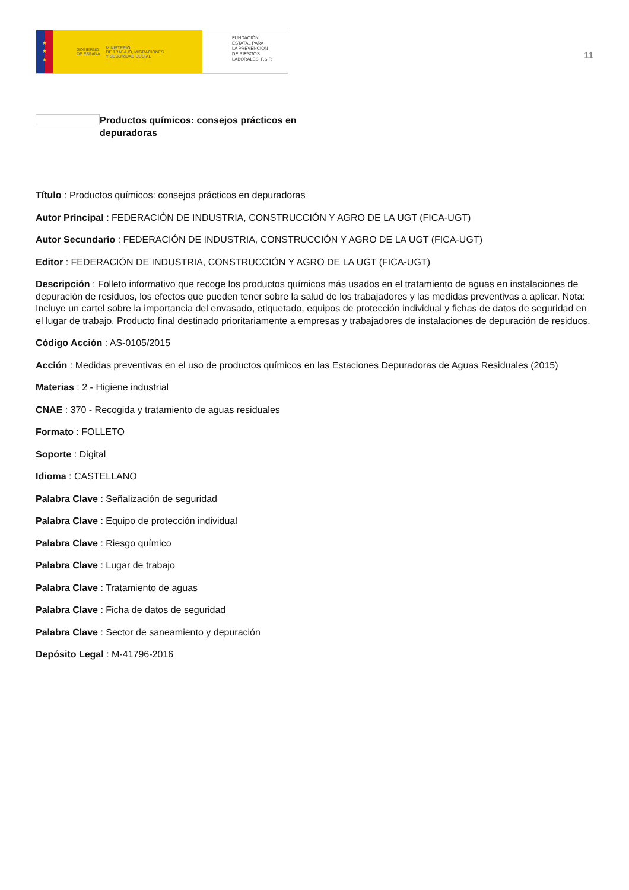★
★
★
GOBIERNO
DE ESPAÑA MINISTERIO
DE TRABAJO, MIGRACIONES
Y SEGURIDAD SOCIAL
FUNDACIÓN
ESTATAL PARA
LA PREVENCIÓN
DE RIESGOS
LABORALES, F.S.P.
11
Productos químicos: consejos prácticos en depuradoras
Título : Productos químicos: consejos prácticos en depuradoras
Autor Principal : FEDERACIÓN DE INDUSTRIA, CONSTRUCCIÓN Y AGRO DE LA UGT (FICA-UGT)
Autor Secundario : FEDERACIÓN DE INDUSTRIA, CONSTRUCCIÓN Y AGRO DE LA UGT (FICA-UGT)
Editor : FEDERACIÓN DE INDUSTRIA, CONSTRUCCIÓN Y AGRO DE LA UGT (FICA-UGT)
Descripción : Folleto informativo que recoge los productos químicos más usados en el tratamiento de aguas en instalaciones de depuración de residuos, los efectos que pueden tener sobre la salud de los trabajadores y las medidas preventivas a aplicar. Nota: Incluye un cartel sobre la importancia del envasado, etiquetado, equipos de protección individual y fichas de datos de seguridad en el lugar de trabajo. Producto final destinado prioritariamente a empresas y trabajadores de instalaciones de depuración de residuos.
Código Acción : AS-0105/2015
Acción : Medidas preventivas en el uso de productos químicos en las Estaciones Depuradoras de Aguas Residuales (2015)
Materias : 2 - Higiene industrial
CNAE : 370 - Recogida y tratamiento de aguas residuales
Formato : FOLLETO
Soporte : Digital
Idioma : CASTELLANO
Palabra Clave : Señalización de seguridad
Palabra Clave : Equipo de protección individual
Palabra Clave : Riesgo químico
Palabra Clave : Lugar de trabajo
Palabra Clave : Tratamiento de aguas
Palabra Clave : Ficha de datos de seguridad
Palabra Clave : Sector de saneamiento y depuración
Depósito Legal : M-41796-2016